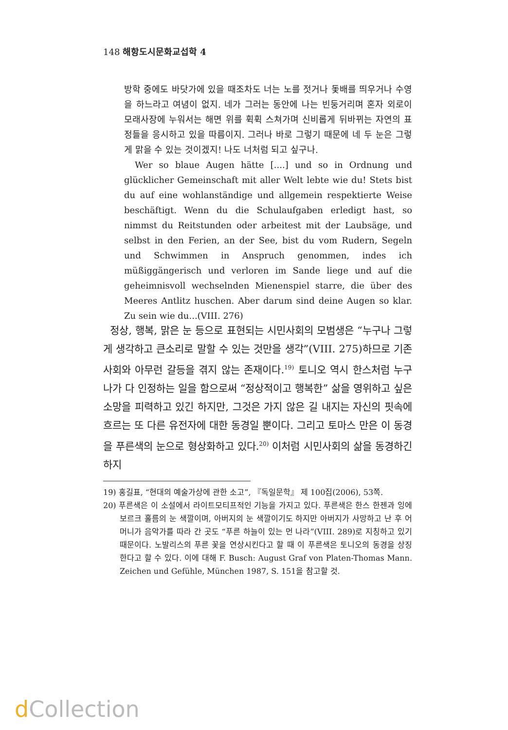148 해항도시문화교섭학 4
방학 중에도 바닷가에 있을 때조차도 너는 노를 젓거나 돛배를 띄우거나 수영을 하느라고 여념이 없지. 네가 그러는 동안에 나는 빈둥거리며 혼자 외로이 모래사장에 누워서는 해면 위를 휙휙 스쳐가며 신비롭게 뒤바뀌는 자연의 표정들을 응시하고 있을 따름이지. 그러나 바로 그렇기 때문에 네 두 눈은 그렇게 맑을 수 있는 것이겠지! 나도 너처럼 되고 싶구나.
Wer so blaue Augen hätte [....] und so in Ordnung und glücklicher Gemeinschaft mit aller Welt lebte wie du! Stets bist du auf eine wohlanständige und allgemein respektierte Weise beschäftigt. Wenn du die Schulaufgaben erledigt hast, so nimmst du Reitstunden oder arbeitest mit der Laubsäge, und selbst in den Ferien, an der See, bist du vom Rudern, Segeln und Schwimmen in Anspruch genommen, indes ich müßiggängerisch und verloren im Sande liege und auf die geheimnisvoll wechselnden Mienenspiel starre, die über des Meeres Antlitz huschen. Aber darum sind deine Augen so klar. Zu sein wie du...(VIII. 276)
정상, 행복, 맑은 눈 등으로 표현되는 시민사회의 모범생은 “누구나 그렇게 생각하고 큰소리로 말할 수 있는 것만을 생각”(VIII. 275)하므로 기존사회와 아무런 갈등을 겪지 않는 존재이다.<sup>19)</sup> 토니오 역시 한스처럼 누구나가 다 인정하는 일을 함으로써 “정상적이고 행복한” 삶을 영위하고 싶은 소망을 피력하고 있긴 하지만, 그것은 가지 않은 길 내지는 자신의 핏속에 흐르는 또 다른 유전자에 대한 동경일 뿐이다. 그리고 토마스 만은 이 동경을 푸른색의 눈으로 형상화하고 있다.<sup>20)</sup> 이처럼 시민사회의 삶을 동경하긴 하지
19) 홍길표, “현대의 예술가상에 관한 소고”, 『독일문학』 제 100집(2006), 53쪽.
20) 푸른색은 이 소설에서 라이트모티프적인 기능을 가지고 있다. 푸른색은 한스 한젠과 잉에보르크 홀름의 눈 색깔이며, 아버지의 눈 색깔이기도 하지만 아버지가 사망하고 난 후 어머니가 음악가를 따라 간 곳도 “푸른 하늘이 있는 먼 나라”(VIII. 289)로 지칭하고 있기 때문이다. 노발리스의 푸른 꽃을 연상시킨다고 할 때 이 푸른색은 토니오의 동경을 상징한다고 할 수 있다. 이에 대해 F. Busch: August Graf von Platen-Thomas Mann. Zeichen und Gefühle, München 1987, S. 151을 참고할 것.
d Collection